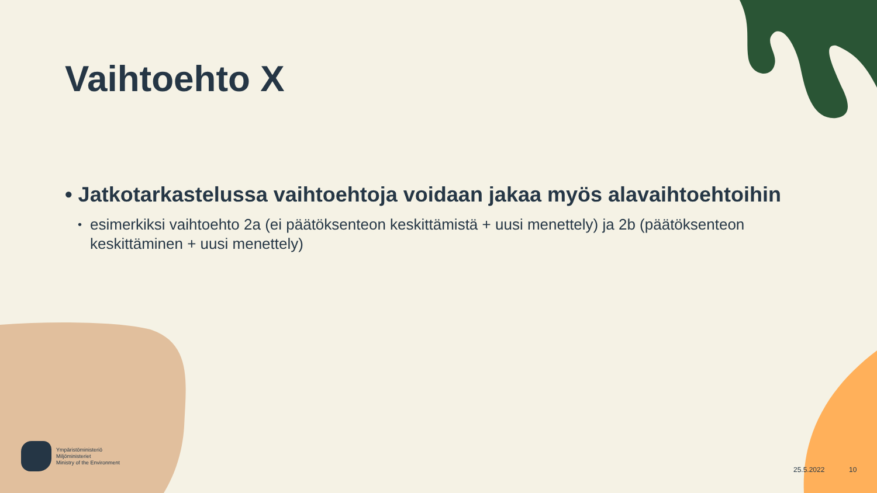Vaihtoehto X
• Jatkotarkastelussa vaihtoehtoja voidaan jakaa myös alavaihtoehtoihin
• esimerkiksi vaihtoehto 2a (ei päätöksenteon keskittämistä + uusi menettely) ja 2b (päätöksenteon keskittäminen + uusi menettely)
Ympäristöministeriö
Miljöministeriet
Ministry of the Environment
25.5.2022 10